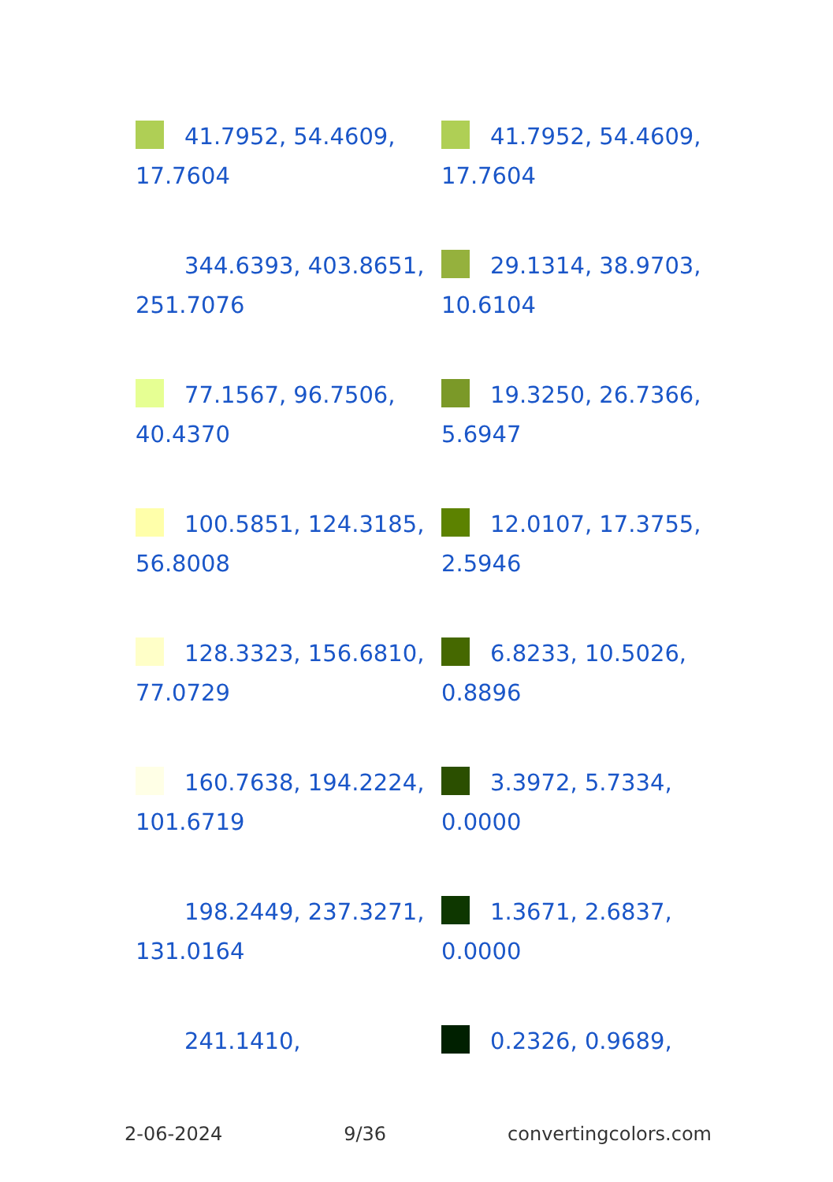41.7952, 54.4609, 17.7604
41.7952, 54.4609, 17.7604
344.6393, 403.8651, 251.7076
29.1314, 38.9703, 10.6104
77.1567, 96.7506, 40.4370
19.3250, 26.7366, 5.6947
100.5851, 124.3185, 56.8008
12.0107, 17.3755, 2.5946
128.3323, 156.6810, 77.0729
6.8233, 10.5026, 0.8896
160.7638, 194.2224, 101.6719
3.3972, 5.7334, 0.0000
198.2449, 237.3271, 131.0164
1.3671, 2.6837, 0.0000
241.1410,
0.2326, 0.9689,
2-06-2024 9/36 convertingcolors.com